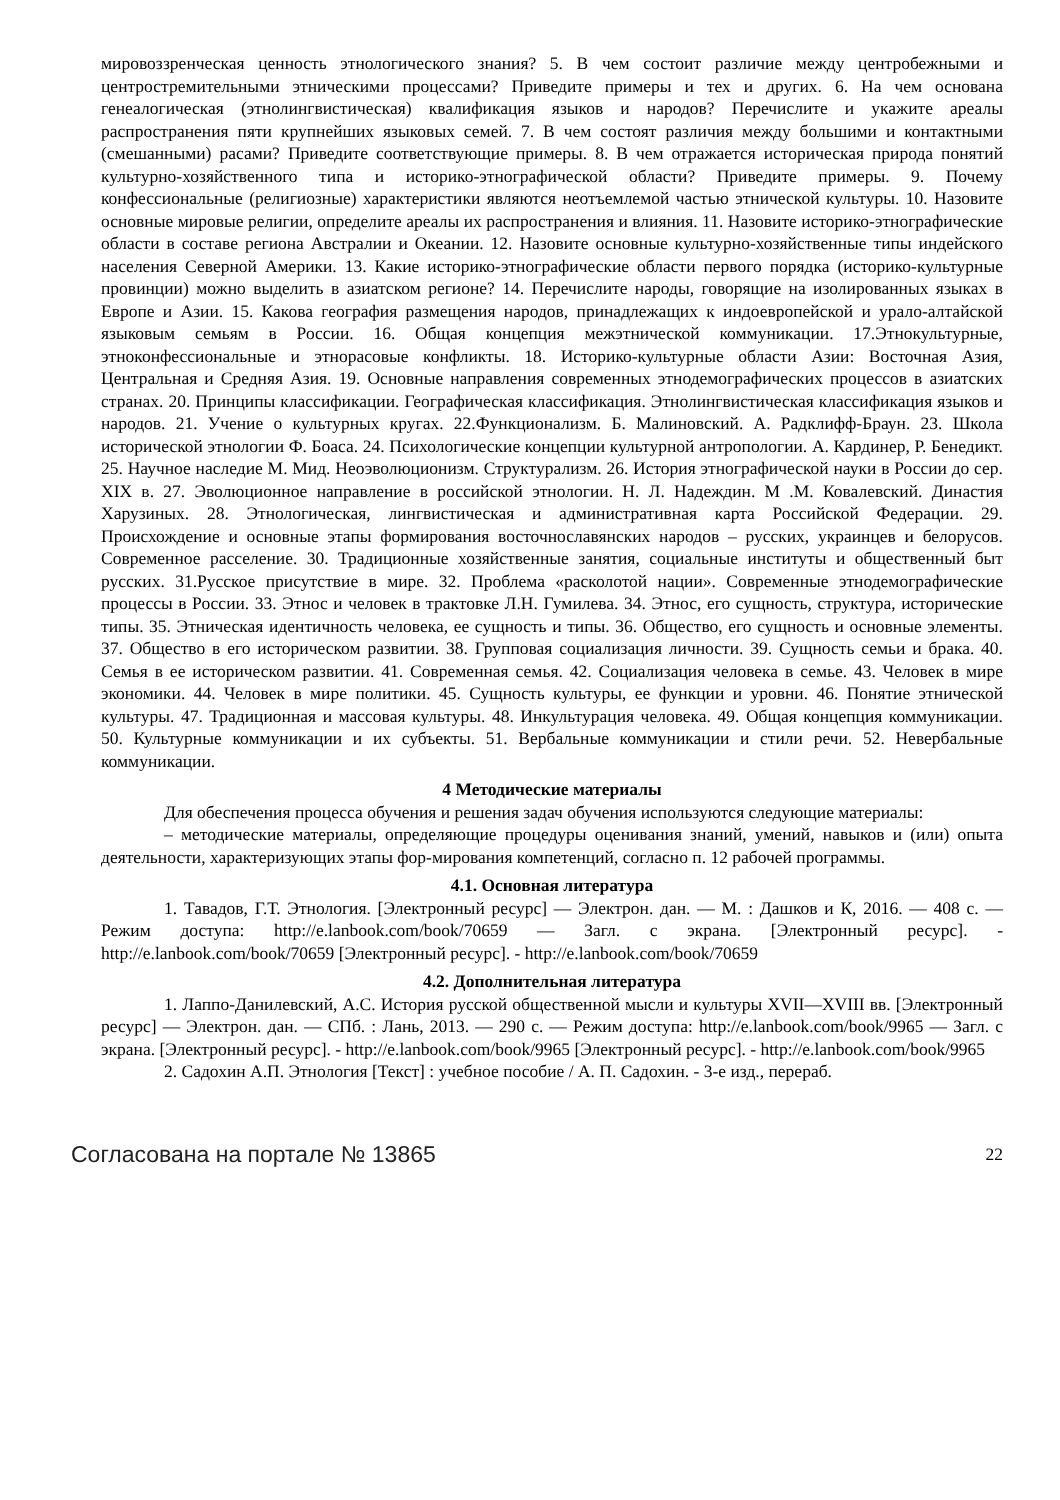мировоззренческая ценность этнологического знания? 5. В чем состоит различие между центробежными и центростремительными этническими процессами? Приведите примеры и тех и других. 6. На чем основана генеалогическая (этнолингвистическая) квалификация языков и народов? Перечислите и укажите ареалы распространения пяти крупнейших языковых семей. 7. В чем состоят различия между большими и контактными (смешанными) расами? Приведите соответствующие примеры. 8. В чем отражается историческая природа понятий культурно-хозяйственного типа и историко-этнографической области? Приведите примеры. 9. Почему конфессиональные (религиозные) характеристики являются неотъемлемой частью этнической культуры. 10. Назовите основные мировые религии, определите ареалы их распространения и влияния. 11. Назовите историко-этнографические области в составе региона Австралии и Океании. 12. Назовите основные культурно-хозяйственные типы индейского населения Северной Америки. 13. Какие историко-этнографические области первого порядка (историко-культурные провинции) можно выделить в азиатском регионе? 14. Перечислите народы, говорящие на изолированных языках в Европе и Азии. 15. Какова география размещения народов, принадлежащих к индоевропейской и урало-алтайской языковым семьям в России. 16. Общая концепция межэтнической коммуникации. 17.Этнокультурные, этноконфессиональные и этнорасовые конфликты. 18. Историко-культурные области Азии: Восточная Азия, Центральная и Средняя Азия. 19. Основные направления современных этнодемографических процессов в азиатских странах. 20. Принципы классификации. Географическая классификация. Этнолингвистическая классификация языков и народов. 21. Учение о культурных кругах. 22.Функционализм. Б. Малиновский. А. Радклифф-Браун. 23. Школа исторической этнологии Ф. Боаса. 24. Психологические концепции культурной антропологии. А. Кардинер, Р. Бенедикт. 25. Научное наследие М. Мид. Неоэволюционизм. Структурализм. 26. История этнографической науки в России до сер. XIX в. 27. Эволюционное направление в российской этнологии. Н. Л. Надеждин. М .М. Ковалевский. Династия Харузиных. 28. Этнологическая, лингвистическая и административная карта Российской Федерации. 29. Происхождение и основные этапы формирования восточнославянских народов – русских, украинцев и белорусов. Современное расселение. 30. Традиционные хозяйственные занятия, социальные институты и общественный быт русских. 31.Русское присутствие в мире. 32. Проблема «расколотой нации». Современные этнодемографические процессы в России. 33. Этнос и человек в трактовке Л.Н. Гумилева. 34. Этнос, его сущность, структура, исторические типы. 35. Этническая идентичность человека, ее сущность и типы. 36. Общество, его сущность и основные элементы. 37. Общество в его историческом развитии. 38. Групповая социализация личности. 39. Сущность семьи и брака. 40. Семья в ее историческом развитии. 41. Современная семья. 42. Социализация человека в семье. 43. Человек в мире экономики. 44. Человек в мире политики. 45. Сущность культуры, ее функции и уровни. 46. Понятие этнической культуры. 47. Традиционная и массовая культуры. 48. Инкультурация человека. 49. Общая концепция коммуникации. 50. Культурные коммуникации и их субъекты. 51. Вербальные коммуникации и стили речи. 52. Невербальные коммуникации.
4 Методические материалы
Для обеспечения процесса обучения и решения задач обучения используются следующие материалы:
– методические материалы, определяющие процедуры оценивания знаний, умений, навыков и (или) опыта деятельности, характеризующих этапы фор-мирования компетенций, согласно п. 12 рабочей программы.
4.1. Основная литература
1. Тавадов, Г.Т. Этнология. [Электронный ресурс] — Электрон. дан. — М. : Дашков и К, 2016. — 408 с. — Режим доступа: http://e.lanbook.com/book/70659 — Загл. с экрана. [Электронный ресурс]. - http://e.lanbook.com/book/70659 [Электронный ресурс]. - http://e.lanbook.com/book/70659
4.2. Дополнительная литература
1. Лаппо-Данилевский, А.С. История русской общественной мысли и культуры XVII—XVIII вв. [Электронный ресурс] — Электрон. дан. — СПб. : Лань, 2013. — 290 с. — Режим доступа: http://e.lanbook.com/book/9965 — Загл. с экрана. [Электронный ресурс]. - http://e.lanbook.com/book/9965 [Электронный ресурс]. - http://e.lanbook.com/book/9965
2. Садохин А.П. Этнология [Текст] : учебное пособие / А. П. Садохин. - 3-е изд., перераб.
Согласована на портале № 13865 22